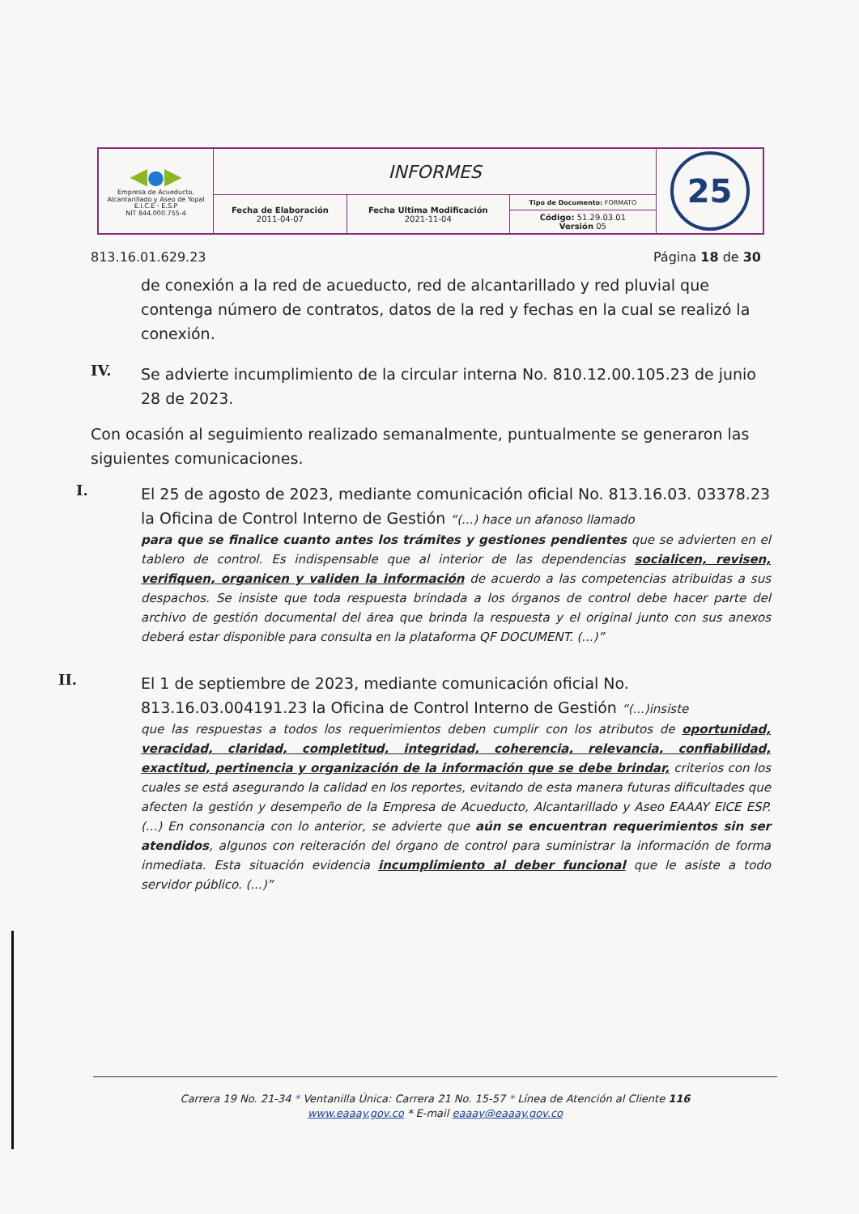| ◀ ● ▶ Empresa de Acueducto, Alcantarillado y Aseo de Yopal E.I.C.E - E.S.P NIT 844.000.755-4 | INFORMES | | | 25 |
| | Fecha de Elaboración 2011-04-07 | Fecha Ultima Modificación 2021-11-04 | Tipo de Documento: FORMATO | |
| | | | Código: 51.29.03.01 Versión 05 | |
813.16.01.629.23 Página 18 de 30
de conexión a la red de acueducto, red de alcantarillado y red pluvial que contenga número de contratos, datos de la red y fechas en la cual se realizó la conexión.
IV.
Se advierte incumplimiento de la circular interna No. 810.12.00.105.23 de junio 28 de 2023.
Con ocasión al seguimiento realizado semanalmente, puntualmente se generaron las siguientes comunicaciones.
I.
El 25 de agosto de 2023, mediante comunicación oficial No. 813.16.03. 03378.23 la Oficina de Control Interno de Gestión “(...) hace un afanoso llamado
para que se finalice cuanto antes los trámites y gestiones pendientes que se advierten en el tablero de control. Es indispensable que al interior de las dependencias socialicen, revisen, verifiquen, organicen y validen la información de acuerdo a las competencias atribuidas a sus despachos. Se insiste que toda respuesta brindada a los órganos de control debe hacer parte del archivo de gestión documental del área que brinda la respuesta y el original junto con sus anexos deberá estar disponible para consulta en la plataforma QF DOCUMENT. (...)”
II.
El 1 de septiembre de 2023, mediante comunicación oficial No. 813.16.03.004191.23 la Oficina de Control Interno de Gestión “(...)insiste
que las respuestas a todos los requerimientos deben cumplir con los atributos de oportunidad, veracidad, claridad, completitud, integridad, coherencia, relevancia, confiabilidad, exactitud, pertinencia y organización de la información que se debe brindar, criterios con los cuales se está asegurando la calidad en los reportes, evitando de esta manera futuras dificultades que afecten la gestión y desempeño de la Empresa de Acueducto, Alcantarillado y Aseo EAAAY EICE ESP. (...) En consonancia con lo anterior, se advierte que aún se encuentran requerimientos sin ser atendidos, algunos con reiteración del órgano de control para suministrar la información de forma inmediata. Esta situación evidencia incumplimiento al deber funcional que le asiste a todo servidor público. (...)”
Carrera 19 No. 21-34 * Ventanilla Única: Carrera 21 No. 15-57 * Línea de Atención al Cliente 116
www.eaaay.gov.co * E-mail eaaay@eaaay.gov.co